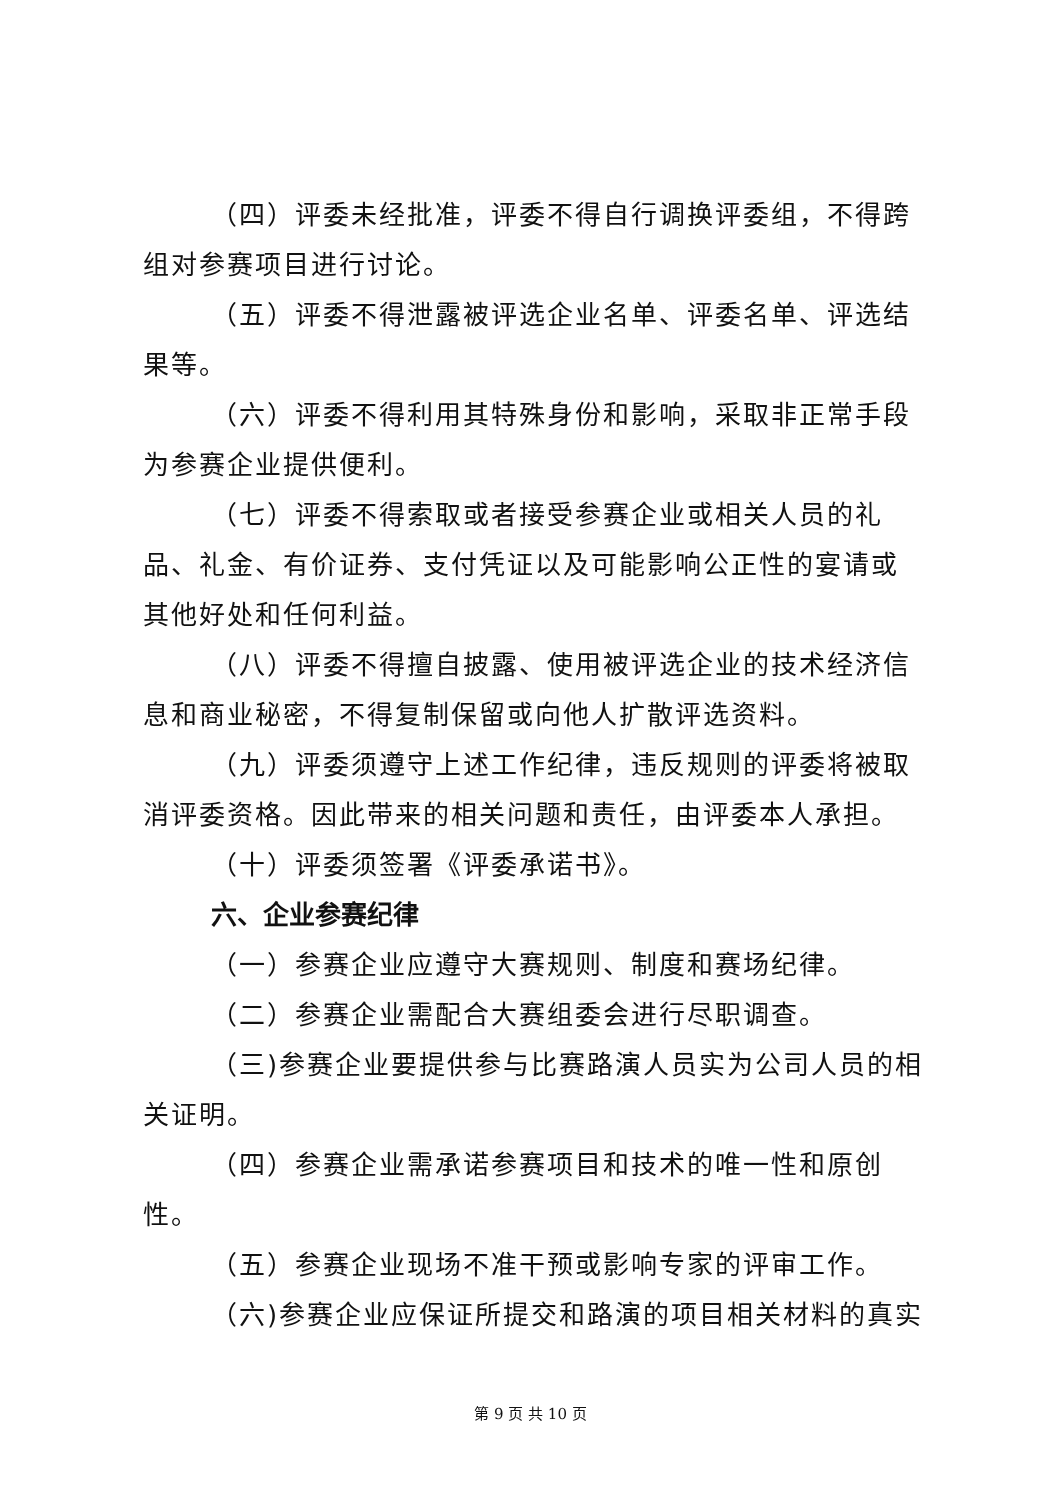（四）评委未经批准，评委不得自行调换评委组，不得跨组对参赛项目进行讨论。
（五）评委不得泄露被评选企业名单、评委名单、评选结果等。
（六）评委不得利用其特殊身份和影响，采取非正常手段为参赛企业提供便利。
（七）评委不得索取或者接受参赛企业或相关人员的礼品、礼金、有价证券、支付凭证以及可能影响公正性的宴请或其他好处和任何利益。
（八）评委不得擅自披露、使用被评选企业的技术经济信息和商业秘密，不得复制保留或向他人扩散评选资料。
（九）评委须遵守上述工作纪律，违反规则的评委将被取消评委资格。因此带来的相关问题和责任，由评委本人承担。
（十）评委须签署《评委承诺书》。
六、企业参赛纪律
（一）参赛企业应遵守大赛规则、制度和赛场纪律。
（二）参赛企业需配合大赛组委会进行尽职调查。
（三)参赛企业要提供参与比赛路演人员实为公司人员的相关证明。
（四）参赛企业需承诺参赛项目和技术的唯一性和原创性。
（五）参赛企业现场不准干预或影响专家的评审工作。
（六)参赛企业应保证所提交和路演的项目相关材料的真实
第 9 页 共 10 页